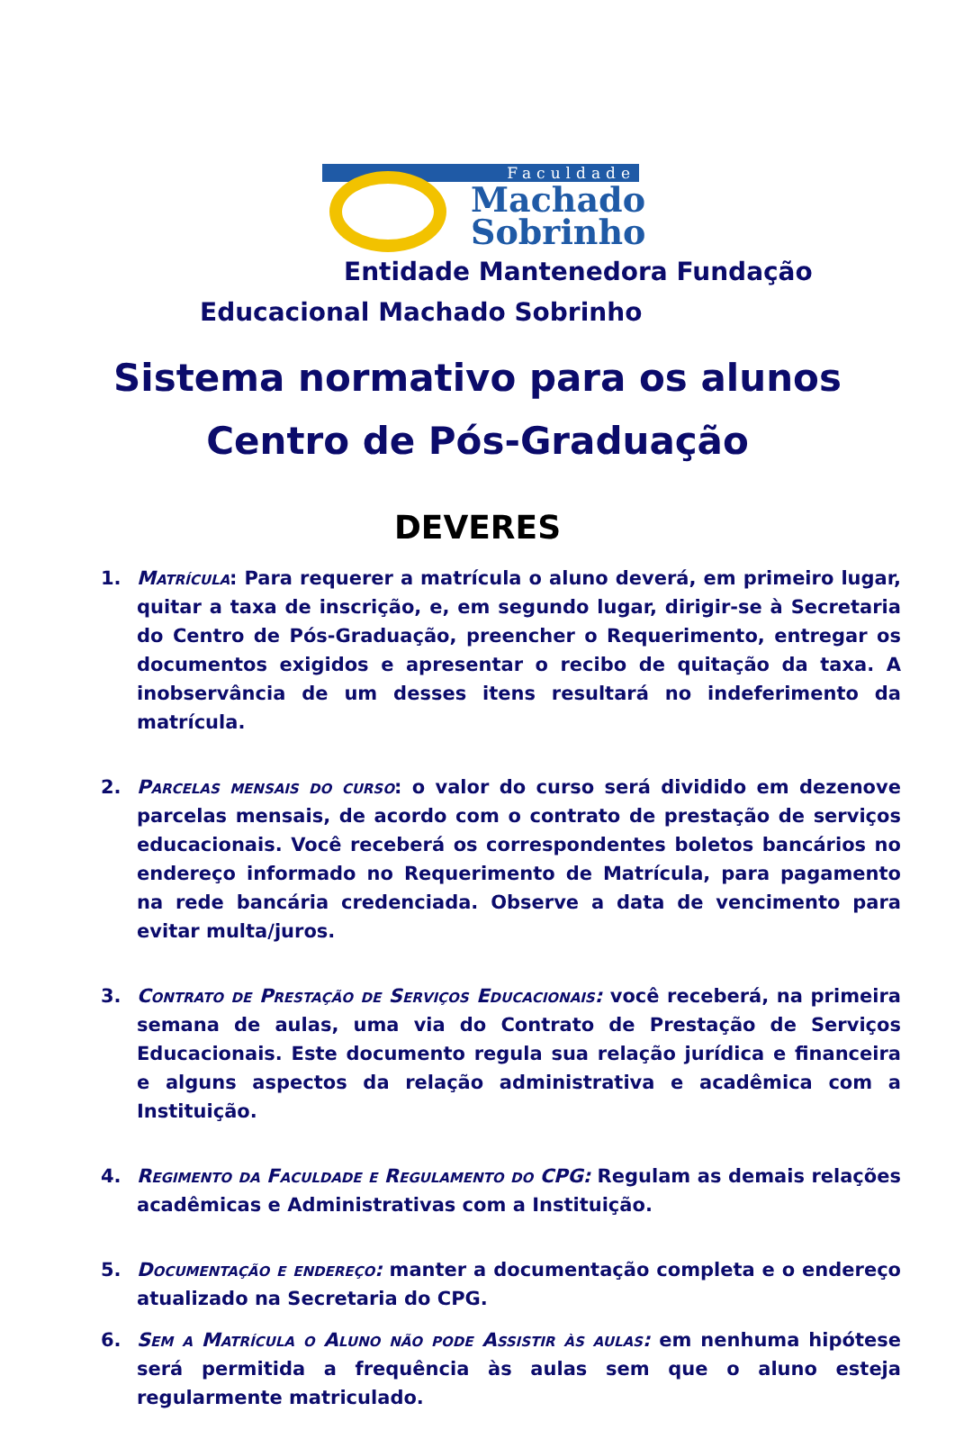Faculdade
Machado
Sobrinho
Entidade Mantenedora Fundação
Educacional Machado Sobrinho
Sistema normativo para os alunos
Centro de Pós-Graduação
DEVERES
1. Matrícula: Para requerer a matrícula o aluno deverá, em primeiro lugar, quitar a taxa de inscrição, e, em segundo lugar, dirigir-se à Secretaria do Centro de Pós-Graduação, preencher o Requerimento, entregar os documentos exigidos e apresentar o recibo de quitação da taxa. A inobservância de um desses itens resultará no indeferimento da matrícula.
2. Parcelas mensais do curso: o valor do curso será dividido em dezenove parcelas mensais, de acordo com o contrato de prestação de serviços educacionais. Você receberá os correspondentes boletos bancários no endereço informado no Requerimento de Matrícula, para pagamento na rede bancária credenciada. Observe a data de vencimento para evitar multa/juros.
3. Contrato de Prestação de Serviços Educacionais: você receberá, na primeira semana de aulas, uma via do Contrato de Prestação de Serviços Educacionais. Este documento regula sua relação jurídica e financeira e alguns aspectos da relação administrativa e acadêmica com a Instituição.
4. Regimento da Faculdade e Regulamento do CPG: Regulam as demais relações acadêmicas e Administrativas com a Instituição.
5. Documentação e endereço: manter a documentação completa e o endereço atualizado na Secretaria do CPG.
6. Sem a Matrícula o Aluno não pode Assistir às aulas: em nenhuma hipótese será permitida a frequência às aulas sem que o aluno esteja regularmente matriculado.